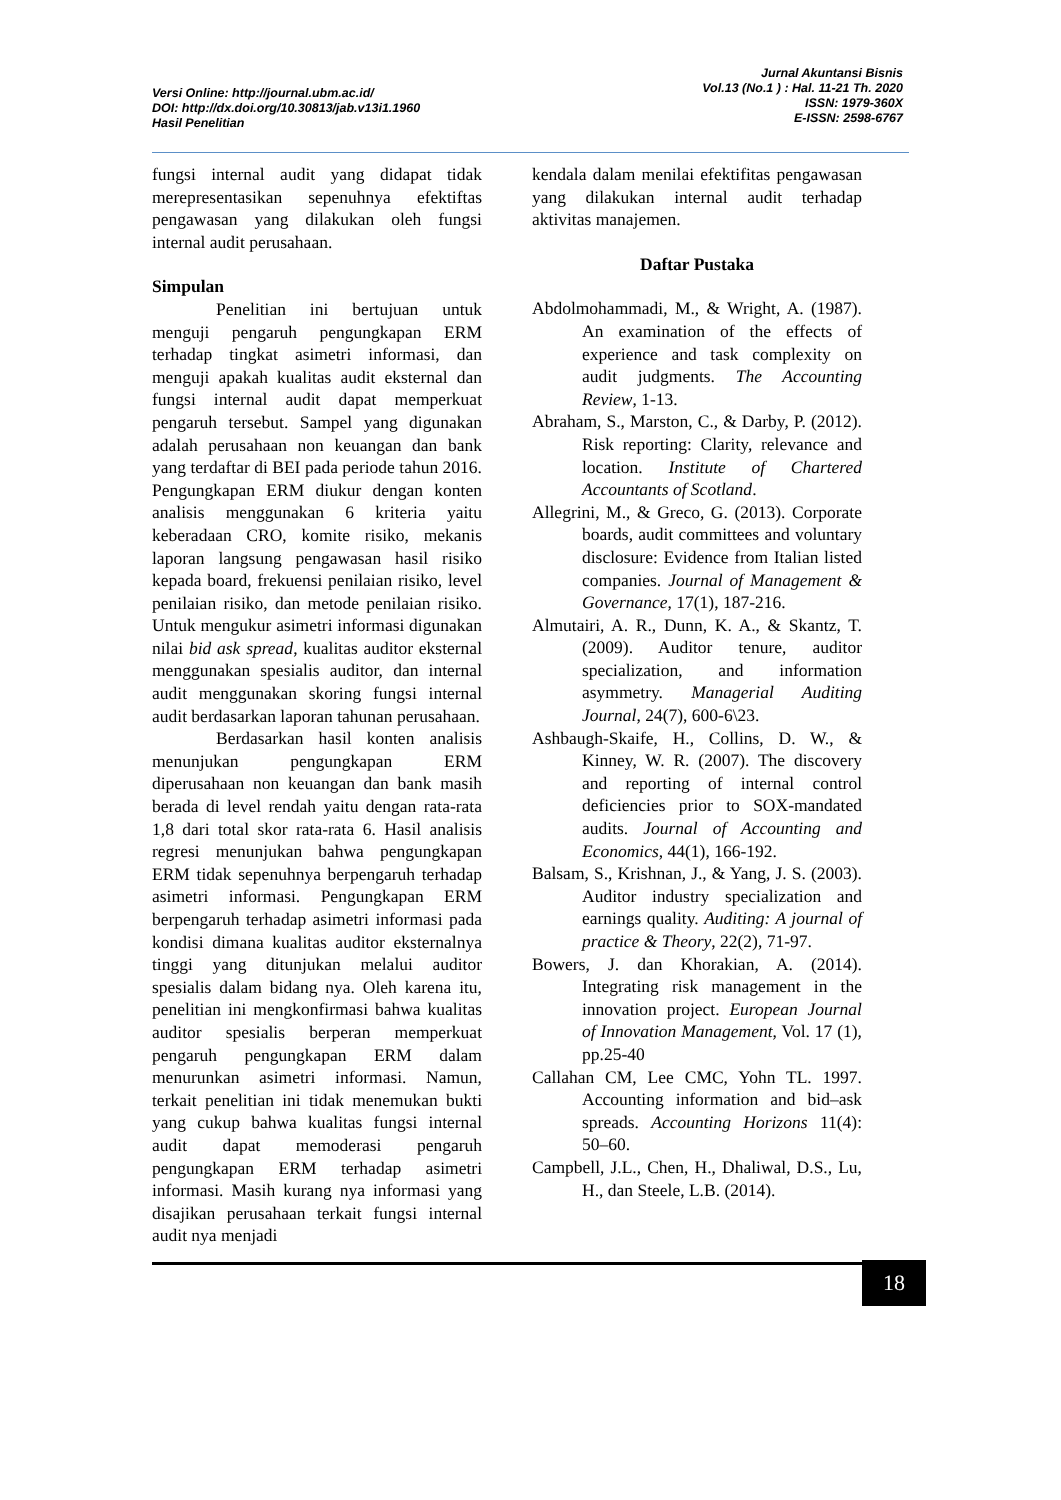Versi Online: http://journal.ubm.ac.id/
DOI: http://dx.doi.org/10.30813/jab.v13i1.1960
Hasil Penelitian
Jurnal Akuntansi Bisnis
Vol.13 (No.1 ) : Hal. 11-21 Th. 2020
ISSN: 1979-360X
E-ISSN: 2598-6767
fungsi internal audit yang didapat tidak merepresentasikan sepenuhnya efektiftas pengawasan yang dilakukan oleh fungsi internal audit perusahaan.
Simpulan
Penelitian ini bertujuan untuk menguji pengaruh pengungkapan ERM terhadap tingkat asimetri informasi, dan menguji apakah kualitas audit eksternal dan fungsi internal audit dapat memperkuat pengaruh tersebut. Sampel yang digunakan adalah perusahaan non keuangan dan bank yang terdaftar di BEI pada periode tahun 2016. Pengungkapan ERM diukur dengan konten analisis menggunakan 6 kriteria yaitu keberadaan CRO, komite risiko, mekanis laporan langsung pengawasan hasil risiko kepada board, frekuensi penilaian risiko, level penilaian risiko, dan metode penilaian risiko. Untuk mengukur asimetri informasi digunakan nilai bid ask spread, kualitas auditor eksternal menggunakan spesialis auditor, dan internal audit menggunakan skoring fungsi internal audit berdasarkan laporan tahunan perusahaan.
Berdasarkan hasil konten analisis menunjukan pengungkapan ERM diperusahaan non keuangan dan bank masih berada di level rendah yaitu dengan rata-rata 1,8 dari total skor rata-rata 6. Hasil analisis regresi menunjukan bahwa pengungkapan ERM tidak sepenuhnya berpengaruh terhadap asimetri informasi. Pengungkapan ERM berpengaruh terhadap asimetri informasi pada kondisi dimana kualitas auditor eksternalnya tinggi yang ditunjukan melalui auditor spesialis dalam bidang nya. Oleh karena itu, penelitian ini mengkonfirmasi bahwa kualitas auditor spesialis berperan memperkuat pengaruh pengungkapan ERM dalam menurunkan asimetri informasi. Namun, terkait penelitian ini tidak menemukan bukti yang cukup bahwa kualitas fungsi internal audit dapat memoderasi pengaruh pengungkapan ERM terhadap asimetri informasi. Masih kurang nya informasi yang disajikan perusahaan terkait fungsi internal audit nya menjadi
kendala dalam menilai efektifitas pengawasan yang dilakukan internal audit terhadap aktivitas manajemen.
Daftar Pustaka
Abdolmohammadi, M., & Wright, A. (1987). An examination of the effects of experience and task complexity on audit judgments. The Accounting Review, 1-13.
Abraham, S., Marston, C., & Darby, P. (2012). Risk reporting: Clarity, relevance and location. Institute of Chartered Accountants of Scotland.
Allegrini, M., & Greco, G. (2013). Corporate boards, audit committees and voluntary disclosure: Evidence from Italian listed companies. Journal of Management & Governance, 17(1), 187-216.
Almutairi, A. R., Dunn, K. A., & Skantz, T. (2009). Auditor tenure, auditor specialization, and information asymmetry. Managerial Auditing Journal, 24(7), 600-6\23.
Ashbaugh-Skaife, H., Collins, D. W., & Kinney, W. R. (2007). The discovery and reporting of internal control deficiencies prior to SOX-mandated audits. Journal of Accounting and Economics, 44(1), 166-192.
Balsam, S., Krishnan, J., & Yang, J. S. (2003). Auditor industry specialization and earnings quality. Auditing: A journal of practice & Theory, 22(2), 71-97.
Bowers, J. dan Khorakian, A. (2014). Integrating risk management in the innovation project. European Journal of Innovation Management, Vol. 17 (1), pp.25-40
Callahan CM, Lee CMC, Yohn TL. 1997. Accounting information and bid–ask spreads. Accounting Horizons 11(4): 50–60.
Campbell, J.L., Chen, H., Dhaliwal, D.S., Lu, H., dan Steele, L.B. (2014).
18